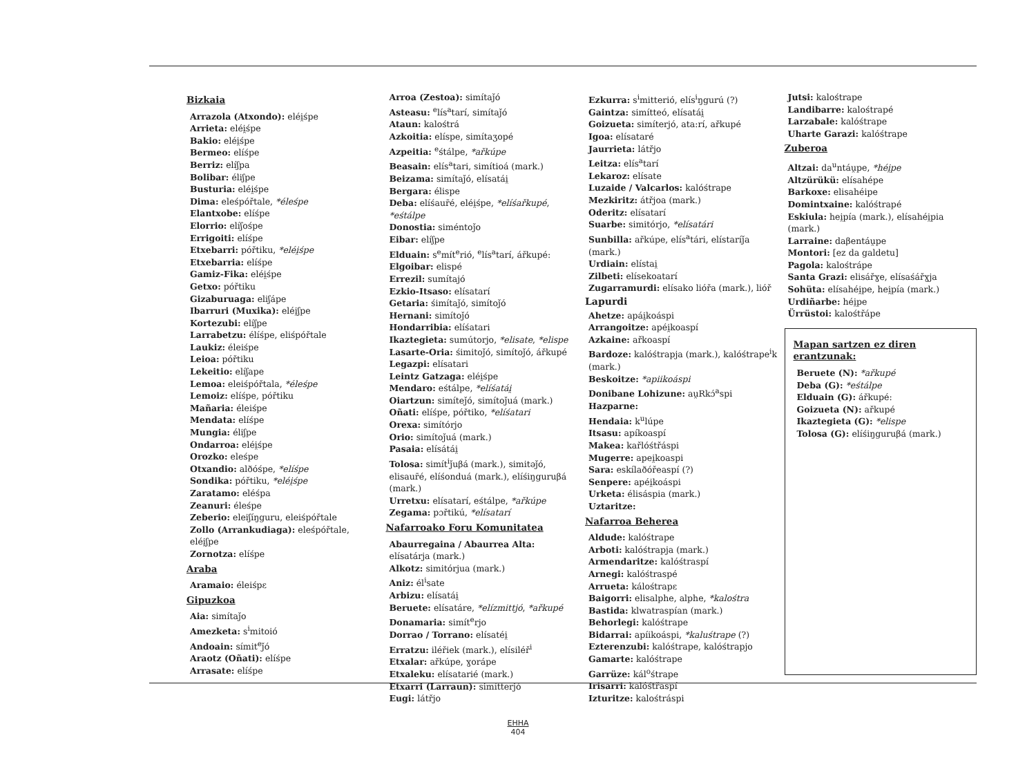Bizkaia
Arrazola (Atxondo): eléi̯śpe
Arrieta: eléi̯śpe
Bakio: eléi̯śpe
Bermeo: elíśpe
Berriz: elíʃpa
Bolibar: éliʃpe
Busturia: eléi̯śpe
Dima: eleśpóřtale, *éleśpe
Elantxobe: elíśpe
Elorrio: elíʃośpe
Errigoiti: elíśpe
Etxebarri: póřtiku, *eléi̯śpe
Etxebarria: elíśpe
Gamiz-Fika: eléi̯śpe
Getxo: póřtiku
Gizaburuaga: eliʃápe
Ibarruri (Muxika): eléi̯ʃpe
Kortezubi: elíʃpe
Larrabetzu: élíśpe, eliśpóřtale
Laukiz: éleiśpe
Leioa: póřtiku
Lekeitio: elíʃape
Lemoa: eleiśpóřtala, *éleśpe
Lemoiz: elíśpe, póřtiku
Mañaria: éleiśpe
Mendata: elíśpe
Mungia: éliʃpe
Ondarroa: eléi̯śpe
Orozko: eleśpe
Otxandio: alðóśpe, *elíśpe
Sondika: póřtiku, *eléi̯śpe
Zaratamo: eléśpa
Zeanuri: éleśpe
Zeberio: eleiʃíŋguru, eleiśpóřtale
Zollo (Arrankudiaga): eleśpóřtale, eléi̯ʃpe
Zornotza: elíśpe
Araba
Aramaio: éleiśpɛ
Gipuzkoa
Aia: simítaǰo
Amezketa: s<sup>i</sup>mitoió
Andoain: símit<sup>e</sup>ǰó
Araotz (Oñati): elíśpe
Arrasate: elíśpe
Arroa (Zestoa): simítaǰó
Asteasu: <sup>e</sup>lís<sup>a</sup>tarí, simítaǰó
Ataun: kalośtrá
Azkoitia: elíspe, simítaʒopé
Azpeitia: <sup>e</sup>śtálpe, *ařkúpe
Beasain: elís<sup>a</sup>tari, simítioá (mark.)
Beizama: simítaǰó, elísatái̯
Bergara: élispe
Deba: elíśaur̄é, eléi̯śpe, *elíśařkupé, *eśtálpe
Donostia: siméntoǰo
Eibar: elíʃpe
Elduain: s<sup>e</sup>mít<sup>e</sup>rió, <sup>e</sup>lís<sup>a</sup>tarí, ářkupé:
Elgoibar: elispé
Errezil: sumítajó
Ezkio-Itsaso: elísatarí
Getaria: śimítaǰó, simítoǰó
Hernani: simítoǰó
Hondarribia: elíśatari
Ikaztegieta: sumútorjo, *elisate, *elispe
Lasarte-Oria: śimitoǰó, simítoǰó, ářkupé
Legazpi: elísatari
Leintz Gatzaga: eléi̯śpe
Mendaro: eśtálpe, *elíśatái̯
Oiartzun: simíteǰó, simítoǰuá (mark.)
Oñati: elíśpe, póřtiko, *elíśatari
Orexa: simítórjo
Orio: simítoǰuá (mark.)
Pasaia: elísátái̯
Tolosa: simít<sup>i</sup>ǰuβá (mark.), simitəǰó, elisaur̄é, elíśonduá (mark.), elíśiŋguruβá (mark.)
Urretxu: elísatarí, eśtálpe, *ařkúpe
Zegama: pɔřtikú, *elísatarí
Nafarroako Foru Komunitatea
Abaurregaina / Abaurrea Alta: elísatárja (mark.)
Alkotz: simitórjua (mark.)
Aniz: él<sup>i</sup>sate
Arbizu: elísatái̯
Beruete: elísatáre, *elízmittjó, *ařkupé
Donamaria: simít<sup>e</sup>rjo
Dorrao / Torrano: elísatéi̯
Erratzu: iléřiek (mark.), elísiléř<sup>i</sup>
Etxalar: ařkúpe, ɣorápe
Etxaleku: elísatarié (mark.)
Etxarri (Larraun): simítterjó
Eugi: látřjo
Ezkurra: s<sup>i</sup>mitterió, elís<sup>i</sup>ŋgurú (?)
Gaintza: simítteó, elísatái̯
Goizueta: simíterjó, ata:rí, ařkupé
Igoa: elísataré
Jaurrieta: látřjo
Leitza: elís<sup>a</sup>tarí
Lekaroz: elísate
Luzaide / Valcarlos: kalóśtrape
Mezkiritz: átřjoa (mark.)
Oderitz: elísatarí
Suarbe: simitórjo, *elísatári
Sunbilla: ařkúpe, elís<sup>a</sup>tári, elístaríǰa (mark.)
Urdiain: elístai̯
Zilbeti: elísekoatarí
Zugarramurdi: elísako lióřa (mark.), lióř
Lapurdi
Ahetze: apái̯koáspi
Arrangoitze: apéi̯koaspí
Azkaine: ařkoaspí
Bardoze: kalóśtrapja (mark.), kalóśtrape<sup>i</sup>k (mark.)
Beskoitze: *apiikoáspi
Donibane Lohizune: au̯Rkɔ́<sup>a</sup>spi
Hazparne:
Hendaia: k<sup>u</sup>lúpe
Itsasu: apíkoaspí
Makea: kařlóśtřáspi
Mugerre: apei̯koaspi
Sara: eskílaðóřeaspí (?)
Senpere: apéi̯koáspi
Urketa: élisáspia (mark.)
Uztaritze:
Nafarroa Beherea
Aldude: kalóśtrape
Arboti: kalóśtrapja (mark.)
Armendaritze: kalóśtraspí
Arnegi: kalóśtraspé
Arrueta: kálośtrapɛ
Baigorri: elisalphe, alphe, *kalośtra
Bastida: klwatraspían (mark.)
Behorlegi: kalóśtrape
Bidarrai: apíikoáspi, *kaluśtrape (?)
Ezterenzubi: kalóśtrape, kalóśtrapjo
Gamarte: kalóśtrape
Garrüze: kál<sup>o</sup>śtrape
Irisarri: kalóśtřaspí
Izturitze: kalośtráspi
Jutsi: kalośtrape
Landibarre: kalośtrapé
Larzabale: kalóśtrape
Uharte Garazi: kalóśtrape
Zuberoa
Altzai: da<sup>u</sup>ntáu̯pe, *héi̯pe
Altzürükü: elísahépe
Barkoxe: elisahéipe
Domintxaine: kalóśtrapé
Eskiula: hei̯pía (mark.), elísahéi̯pia (mark.)
Larraine: daβentáu̯pe
Montori: [ez da galdetu]
Pagola: kalośtrápe
Santa Grazi: elisářɣe, elísaśářɣja
Sohüta: elísahéi̯pe, hei̯pía (mark.)
Urdiñarbe: héi̯pe
Ürrüstoi: kalośtřápe
Mapan sartzen ez diren erantzunak:
Beruete (N): *ařkupé
Deba (G): *eśtálpe
Elduain (G): ářkupé:
Goizueta (N): ařkupé
Ikaztegieta (G): *elispe
Tolosa (G): elíśiŋguruβá (mark.)
EHHA
404